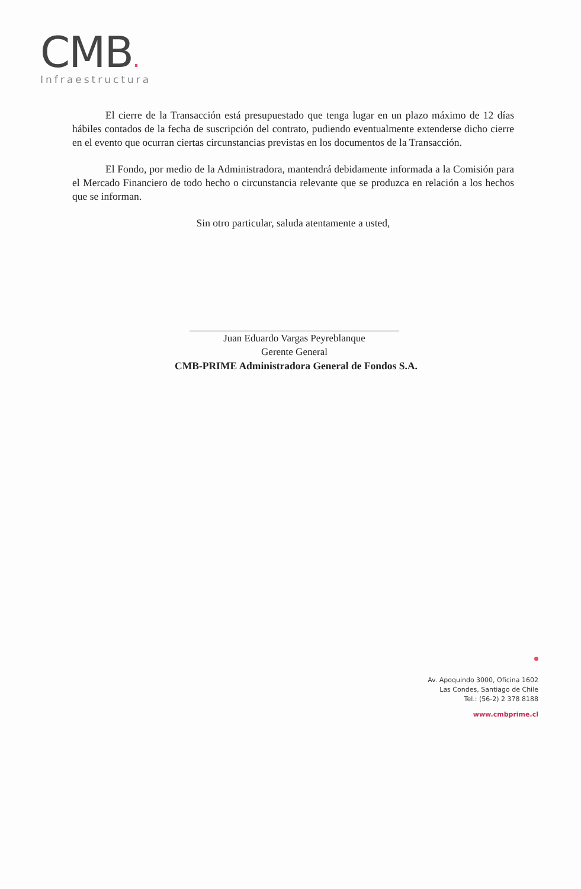CMB.
Infraestructura
El cierre de la Transacción está presupuestado que tenga lugar en un plazo máximo de 12 días hábiles contados de la fecha de suscripción del contrato, pudiendo eventualmente extenderse dicho cierre en el evento que ocurran ciertas circunstancias previstas en los documentos de la Transacción.
El Fondo, por medio de la Administradora, mantendrá debidamente informada a la Comisión para el Mercado Financiero de todo hecho o circunstancia relevante que se produzca en relación a los hechos que se informan.
Sin otro particular, saluda atentamente a usted,
Juan Eduardo Vargas Peyreblanque
Gerente General
CMB-PRIME Administradora General de Fondos S.A.
Av. Apoquindo 3000, Oficina 1602
Las Condes, Santiago de Chile
Tel.: (56-2) 2 378 8188
www.cmbprime.cl